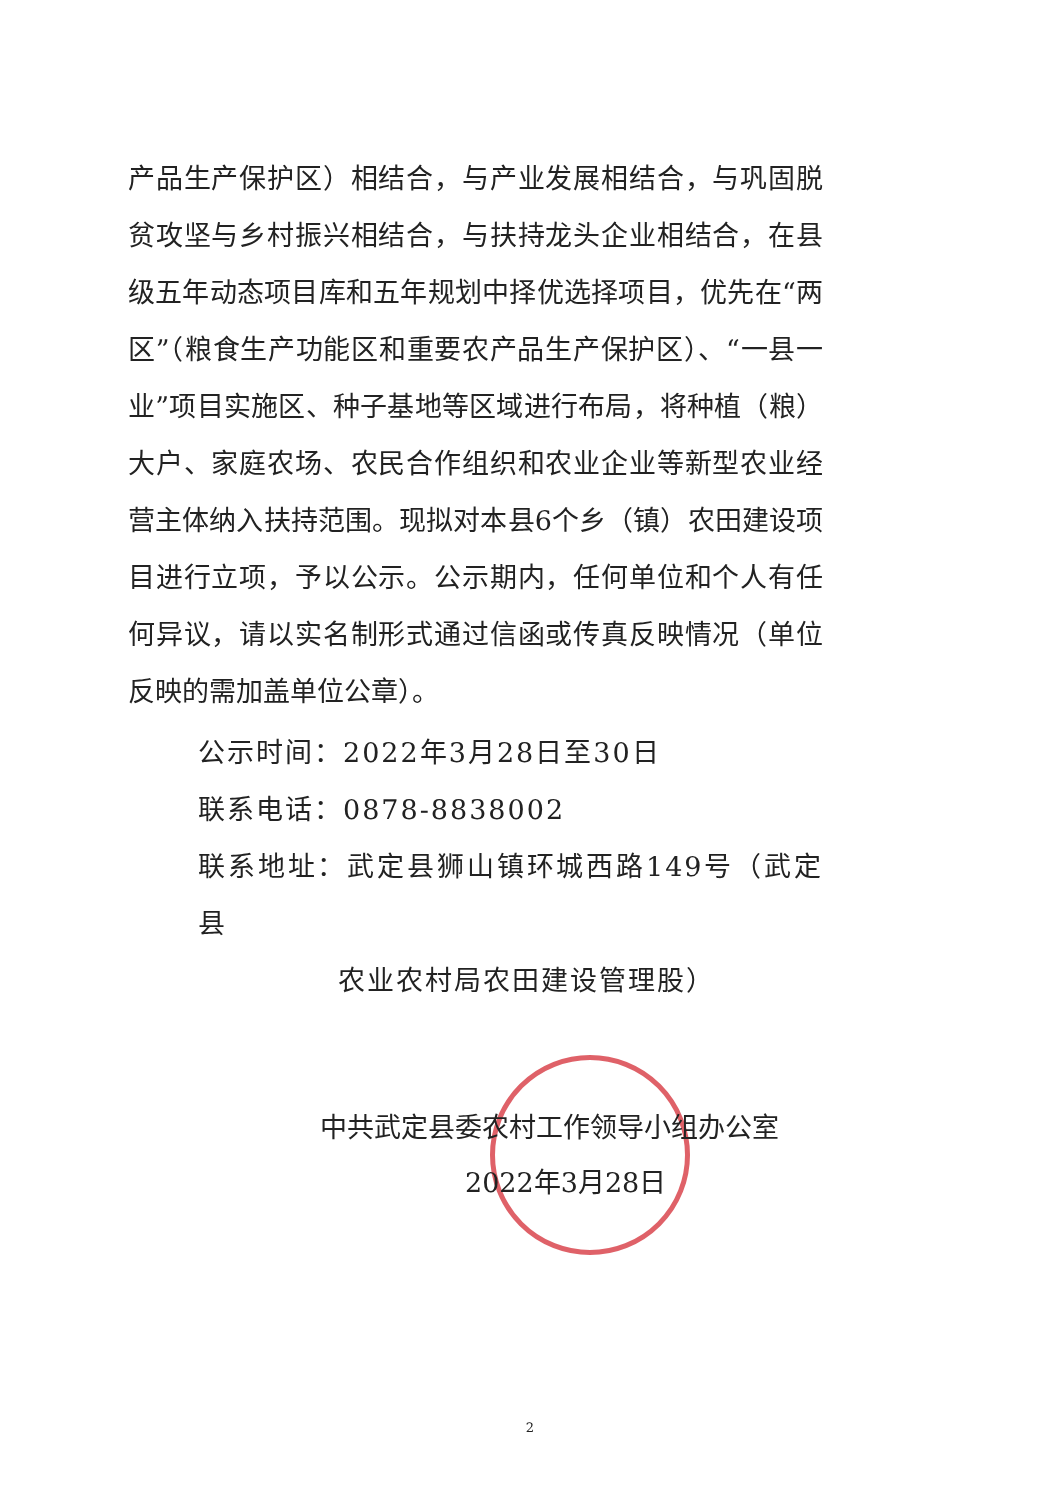产品生产保护区）相结合，与产业发展相结合，与巩固脱贫攻坚与乡村振兴相结合，与扶持龙头企业相结合，在县级五年动态项目库和五年规划中择优选择项目，优先在“两区”（粮食生产功能区和重要农产品生产保护区）、“一县一业”项目实施区、种子基地等区域进行布局，将种植（粮）大户、家庭农场、农民合作组织和农业企业等新型农业经营主体纳入扶持范围。现拟对本县6个乡（镇）农田建设项目进行立项，予以公示。公示期内，任何单位和个人有任何异议，请以实名制形式通过信函或传真反映情况（单位反映的需加盖单位公章）。
公示时间：2022年3月28日至30日
联系电话：0878-8838002
联系地址：武定县狮山镇环城西路149号（武定县
农业农村局农田建设管理股）
中共武定县委农村工作领导小组办公室
2022年3月28日
2